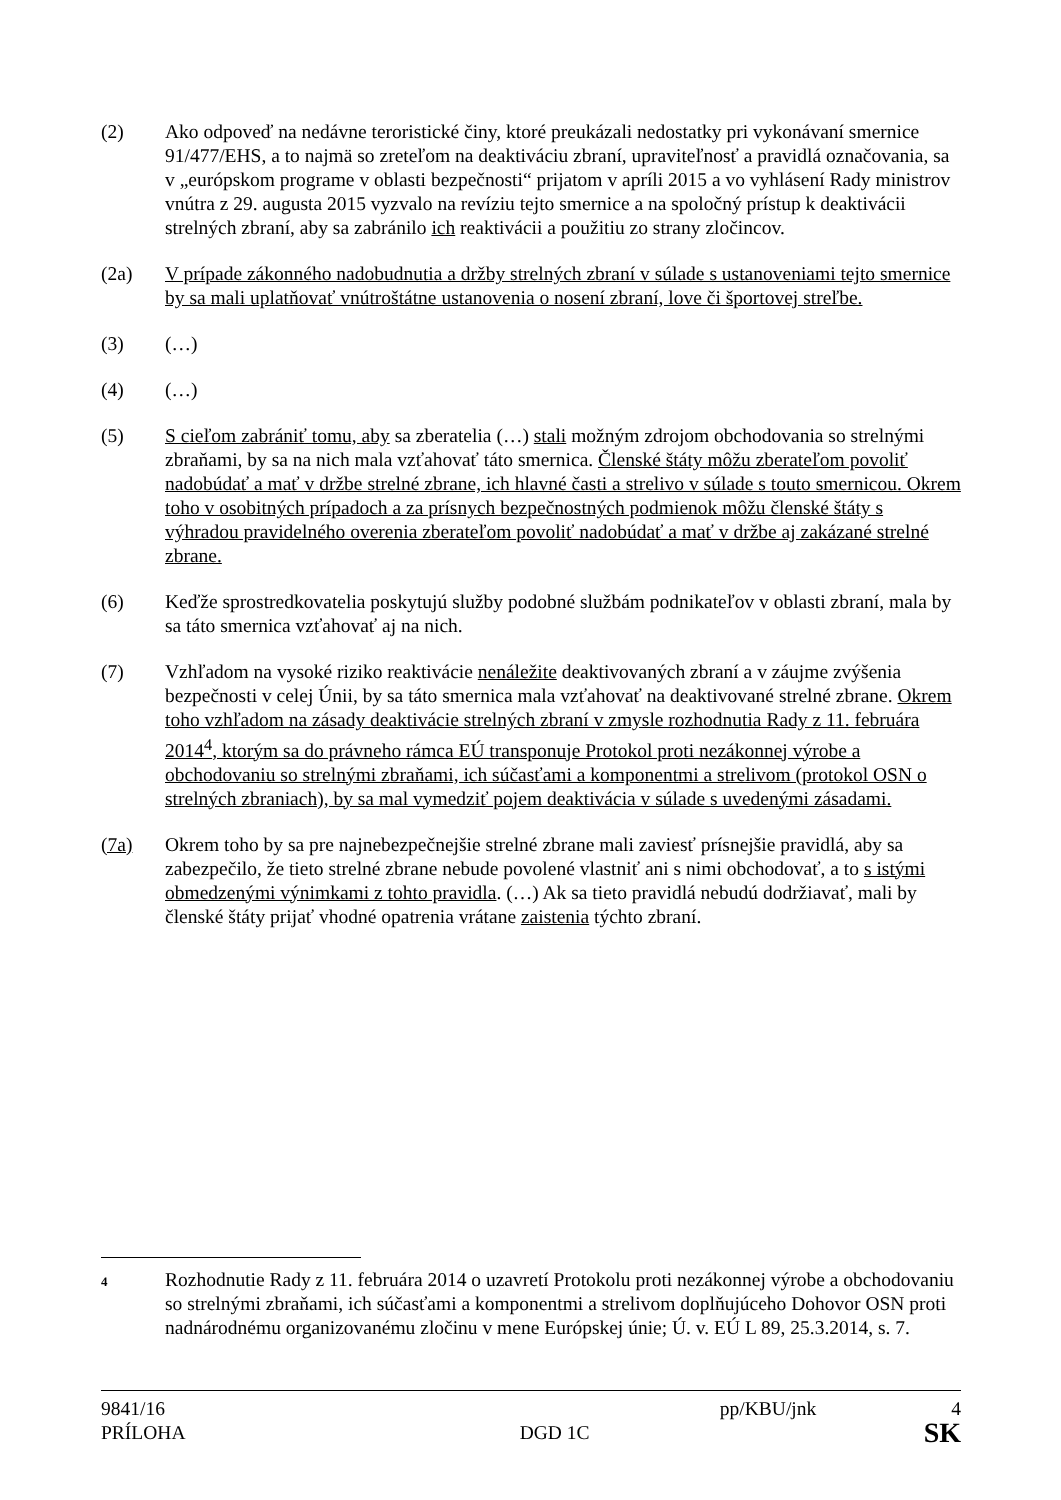(2) Ako odpoveď na nedávne teroristické činy, ktoré preukázali nedostatky pri vykonávaní smernice 91/477/EHS, a to najmä so zreteľom na deaktiváciu zbraní, upraviteľnosť a pravidlá označovania, sa v „európskom programe v oblasti bezpečnosti“ prijatom v apríli 2015 a vo vyhlásení Rady ministrov vnútra z 29. augusta 2015 vyzvalo na revíziu tejto smernice a na spoločný prístup k deaktivácii strelných zbraní, aby sa zabránilo ich reaktivácii a použitiu zo strany zločincov.
(2a) V prípade zákonného nadobudnutia a držby strelných zbraní v súlade s ustanoveniami tejto smernice by sa mali uplatňovať vnútroštátne ustanovenia o nosení zbraní, love či športovej streľbe.
(3) (…)
(4) (…)
(5) S cieľom zabrániť tomu, aby sa zberatelia (…) stali možným zdrojom obchodovania so strelnými zbraňami, by sa na nich mala vzťahovať táto smernica. Členské štáty môžu zberateľom povoliť nadobúdať a mať v držbe strelné zbrane, ich hlavné časti a strelivo v súlade s touto smernicou. Okrem toho v osobitných prípadoch a za prísnych bezpečnostných podmienok môžu členské štáty s výhradou pravidelného overenia zberateľom povoliť nadobúdať a mať v držbe aj zakázané strelné zbrane.
(6) Keďže sprostredkovatelia poskytujú služby podobné službám podnikateľov v oblasti zbraní, mala by sa táto smernica vzťahovať aj na nich.
(7) Vzhľadom na vysoké riziko reaktivácie nenáležite deaktivovaných zbraní a v záujme zvýšenia bezpečnosti v celej Únii, by sa táto smernica mala vzťahovať na deaktivované strelné zbrane. Okrem toho vzhľadom na zásady deaktivácie strelných zbraní v zmysle rozhodnutia Rady z 11. februára 2014<sup>4</sup>, ktorým sa do právneho rámca EÚ transponuje Protokol proti nezákonnej výrobe a obchodovaniu so strelnými zbraňami, ich súčasťami a komponentmi a strelivom (protokol OSN o strelných zbraniach), by sa mal vymedziť pojem deaktivácia v súlade s uvedenými zásadami.
(7a) Okrem toho by sa pre najnebezpečnejšie strelné zbrane mali zaviesť prísnejšie pravidlá, aby sa zabezpečilo, že tieto strelné zbrane nebude povolené vlastniť ani s nimi obchodovať, a to s istými obmedzenými výnimkami z tohto pravidla. (…) Ak sa tieto pravidlá nebudú dodržiavať, mali by členské štáty prijať vhodné opatrenia vrátane zaistenia týchto zbraní.
4
Rozhodnutie Rady z 11. februára 2014 o uzavretí Protokolu proti nezákonnej výrobe a obchodovaniu so strelnými zbraňami, ich súčasťami a komponentmi a strelivom doplňujúceho Dohovor OSN proti nadnárodnému organizovanému zločinu v mene Európskej únie; Ú. v. EÚ L 89, 25.3.2014, s. 7.
9841/16 pp/KBU/jnk 4
PRÍLOHA DGD 1C SK